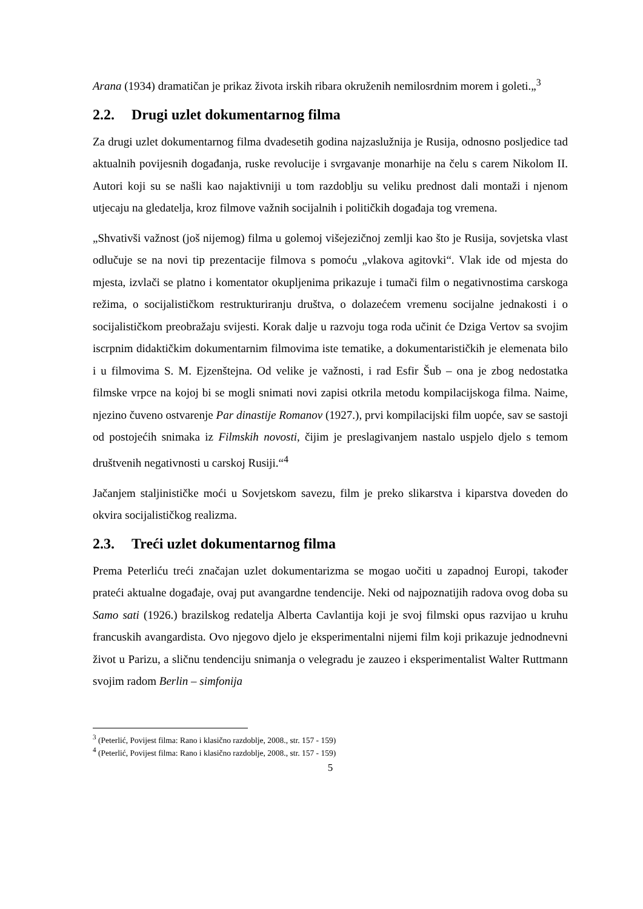Arana (1934) dramatičan je prikaz života irskih ribara okruženih nemilosrdnim morem i goleti.„<sup>3</sup>
2.2. Drugi uzlet dokumentarnog filma
Za drugi uzlet dokumentarnog filma dvadesetih godina najzaslužnija je Rusija, odnosno posljedice tad aktualnih povijesnih događanja, ruske revolucije i svrgavanje monarhije na čelu s carem Nikolom II. Autori koji su se našli kao najaktivniji u tom razdoblju su veliku prednost dali montaži i njenom utjecaju na gledatelja, kroz filmove važnih socijalnih i političkih događaja tog vremena.
„Shvativši važnost (još nijemog) filma u golemoj višejezičnoj zemlji kao što je Rusija, sovjetska vlast odlučuje se na novi tip prezentacije filmova s pomoću „vlakova agitovki“. Vlak ide od mjesta do mjesta, izvlači se platno i komentator okupljenima prikazuje i tumači film o negativnostima carskoga režima, o socijalističkom restrukturiranju društva, o dolazećem vremenu socijalne jednakosti i o socijalističkom preobražaju svijesti. Korak dalje u razvoju toga roda učinit će Dziga Vertov sa svojim iscrpnim didaktičkim dokumentarnim filmovima iste tematike, a dokumentarističkih je elemenata bilo i u filmovima S. M. Ejzenštejna. Od velike je važnosti, i rad Esfir Šub – ona je zbog nedostatka filmske vrpce na kojoj bi se mogli snimati novi zapisi otkrila metodu kompilacijskoga filma. Naime, njezino čuveno ostvarenje Par dinastije Romanov (1927.), prvi kompilacijski film uopće, sav se sastoji od postojećih snimaka iz Filmskih novosti, čijim je preslagivanjem nastalo uspjelo djelo s temom društvenih negativnosti u carskoj Rusiji.“<sup>4</sup>
Jačanjem staljinističke moći u Sovjetskom savezu, film je preko slikarstva i kiparstva doveden do okvira socijalističkog realizma.
2.3. Treći uzlet dokumentarnog filma
Prema Peterliću treći značajan uzlet dokumentarizma se mogao uočiti u zapadnoj Europi, također prateći aktualne događaje, ovaj put avangardne tendencije. Neki od najpoznatijih radova ovog doba su Samo sati (1926.) brazilskog redatelja Alberta Cavlantija koji je svoj filmski opus razvijao u kruhu francuskih avangardista. Ovo njegovo djelo je eksperimentalni nijemi film koji prikazuje jednodnevni život u Parizu, a sličnu tendenciju snimanja o velegradu je zauzeo i eksperimentalist Walter Ruttmann svojim radom Berlin – simfonija
<sup>3</sup> (Peterlić, Povijest filma: Rano i klasično razdoblje, 2008., str. 157 - 159)
<sup>4</sup> (Peterlić, Povijest filma: Rano i klasično razdoblje, 2008., str. 157 - 159)
5